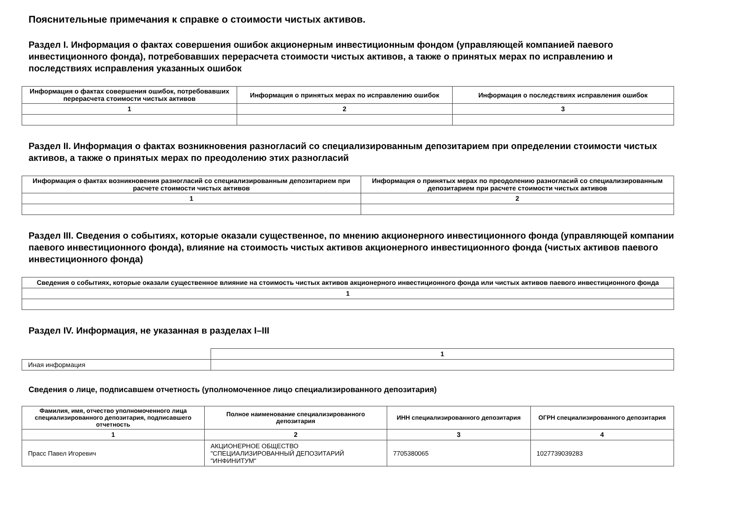Пояснительные примечания к справке о стоимости чистых активов.
Раздел I. Информация о фактах совершения ошибок акционерным инвестиционным фондом (управляющей компанией паевого инвестиционного фонда), потребовавших перерасчета стоимости чистых активов, а также о принятых мерах по исправлению и последствиях исправления указанных ошибок
| Информация о фактах совершения ошибок, потребовавших перерасчета стоимости чистых активов | Информация о принятых мерах по исправлению ошибок | Информация о последствиях исправления ошибок |
| --- | --- | --- |
| 1 | 2 | 3 |
Раздел II. Информация о фактах возникновения разногласий со специализированным депозитарием при определении стоимости чистых активов, а также о принятых мерах по преодолению этих разногласий
| Информация о фактах возникновения разногласий со специализированным депозитарием при расчете стоимости чистых активов | Информация о принятых мерах по преодолению разногласий со специализированным депозитарием при расчете стоимости чистых активов |
| --- | --- |
| 1 | 2 |
Раздел III. Сведения о событиях, которые оказали существенное, по мнению акционерного инвестиционного фонда (управляющей компании паевого инвестиционного фонда), влияние на стоимость чистых активов акционерного инвестиционного фонда (чистых активов паевого инвестиционного фонда)
| Сведения о событиях, которые оказали существенное влияние на стоимость чистых активов акционерного инвестиционного фонда или чистых активов паевого инвестиционного фонда |
| --- |
| 1 |
Раздел IV. Информация, не указанная в разделах I–III
| | 1 |
| Иная информация | |
Сведения о лице, подписавшем отчетность (уполномоченное лицо специализированного депозитария)
| Фамилия, имя, отчество уполномоченного лица специализированного депозитария, подписавшего отчетность | Полное наименование специализированного депозитария | ИНН специализированного депозитария | ОГРН специализированного депозитария |
| --- | --- | --- | --- |
| 1 | 2 | 3 | 4 |
| Прасс Павел Игоревич | АКЦИОНЕРНОЕ ОБЩЕСТВО "СПЕЦИАЛИЗИРОВАННЫЙ ДЕПОЗИТАРИЙ "ИНФИНИТУМ" | 7705380065 | 1027739039283 |